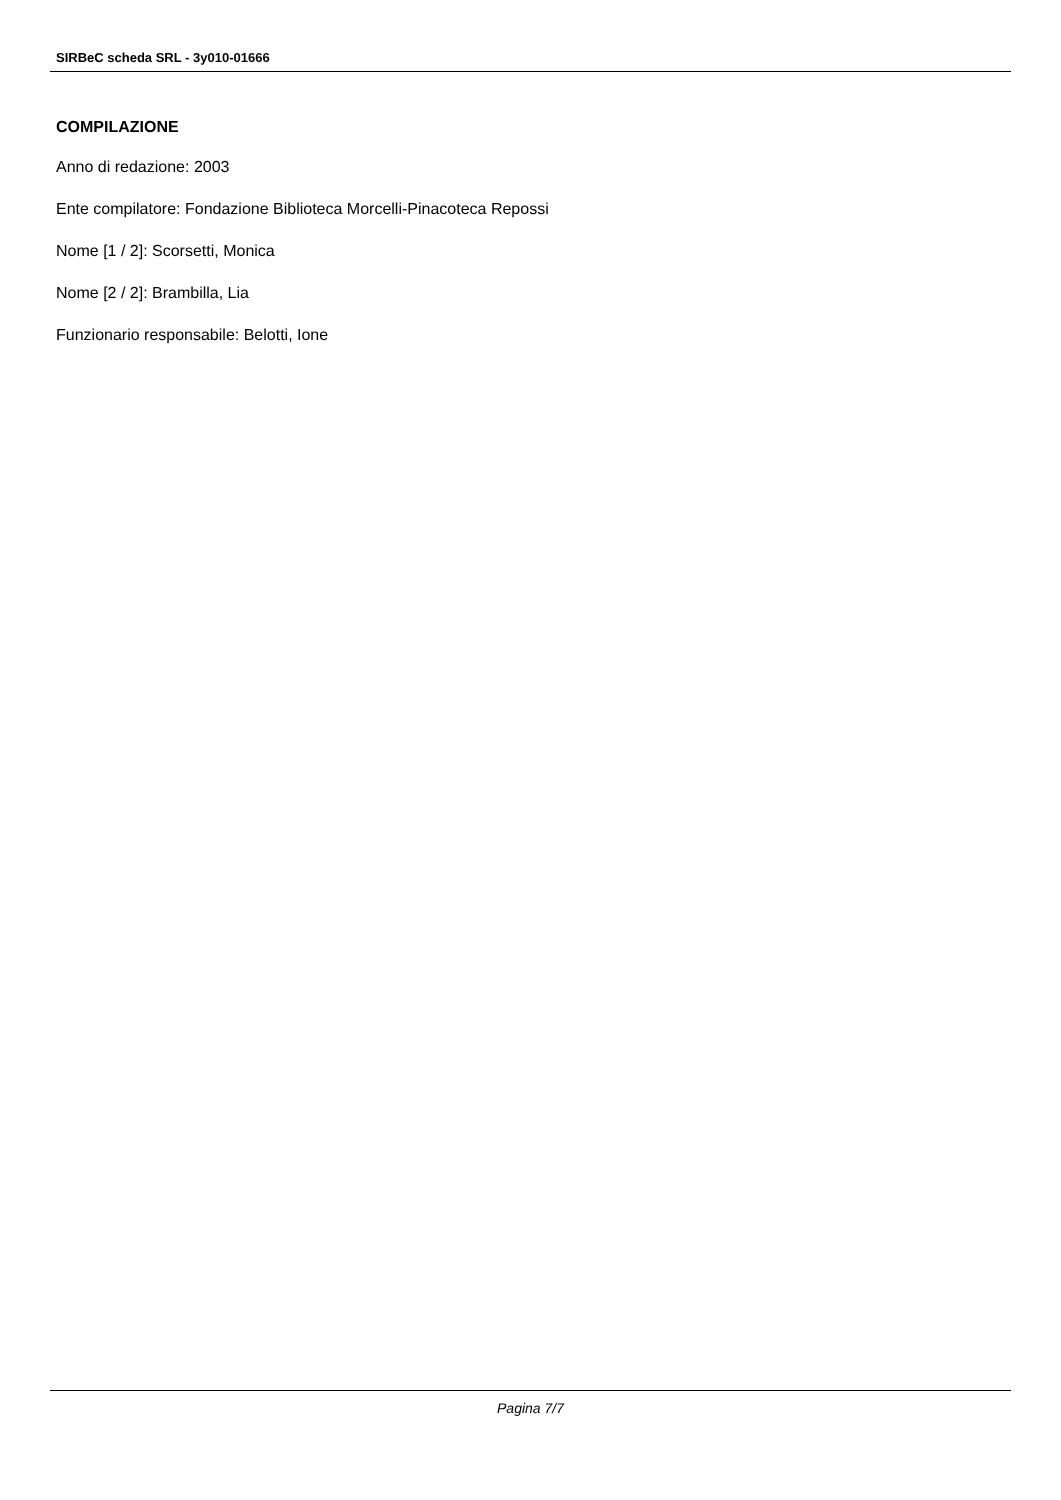SIRBeC scheda SRL - 3y010-01666
COMPILAZIONE
Anno di redazione: 2003
Ente compilatore: Fondazione Biblioteca Morcelli-Pinacoteca Repossi
Nome [1 / 2]: Scorsetti, Monica
Nome [2 / 2]: Brambilla, Lia
Funzionario responsabile: Belotti, Ione
Pagina 7/7